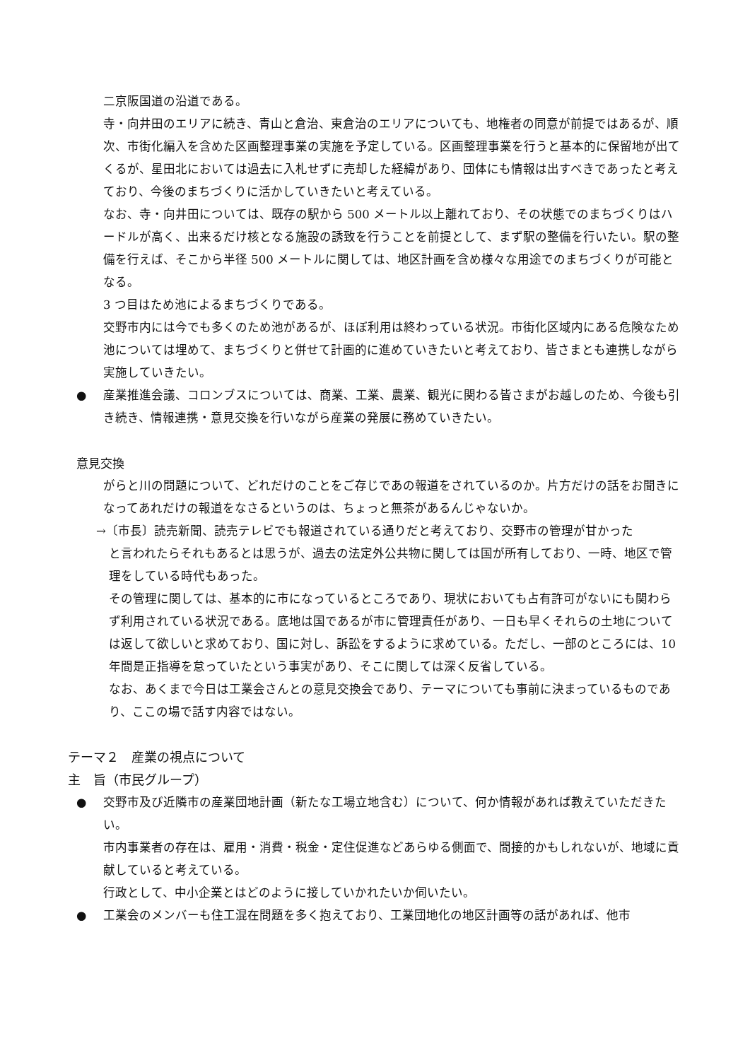二京阪国道の沿道である。
寺・向井田のエリアに続き、青山と倉治、東倉治のエリアについても、地権者の同意が前提ではあるが、順次、市街化編入を含めた区画整理事業の実施を予定している。区画整理事業を行うと基本的に保留地が出てくるが、星田北においては過去に入札せずに売却した経緯があり、団体にも情報は出すべきであったと考えており、今後のまちづくりに活かしていきたいと考えている。
なお、寺・向井田については、既存の駅から 500 メートル以上離れており、その状態でのまちづくりはハードルが高く、出来るだけ核となる施設の誘致を行うことを前提として、まず駅の整備を行いたい。駅の整備を行えば、そこから半径 500 メートルに関しては、地区計画を含め様々な用途でのまちづくりが可能となる。
3 つ目はため池によるまちづくりである。
交野市内には今でも多くのため池があるが、ほぼ利用は終わっている状況。市街化区域内にある危険なため池については埋めて、まちづくりと併せて計画的に進めていきたいと考えており、皆さまとも連携しながら実施していきたい。
● 産業推進会議、コロンブスについては、商業、工業、農業、観光に関わる皆さまがお越しのため、今後も引き続き、情報連携・意見交換を行いながら産業の発展に務めていきたい。
意見交換
がらと川の問題について、どれだけのことをご存じであの報道をされているのか。片方だけの話をお聞きになってあれだけの報道をなさるというのは、ちょっと無茶があるんじゃないか。
→〔市長〕読売新聞、読売テレビでも報道されている通りだと考えており、交野市の管理が甘かった
と言われたらそれもあるとは思うが、過去の法定外公共物に関しては国が所有しており、一時、地区で管理をしている時代もあった。
その管理に関しては、基本的に市になっているところであり、現状においても占有許可がないにも関わらず利用されている状況である。底地は国であるが市に管理責任があり、一日も早くそれらの土地については返して欲しいと求めており、国に対し、訴訟をするように求めている。ただし、一部のところには、10 年間是正指導を怠っていたという事実があり、そこに関しては深く反省している。
なお、あくまで今日は工業会さんとの意見交換会であり、テーマについても事前に決まっているものであり、ここの場で話す内容ではない。
テーマ２　産業の視点について
主　旨（市民グループ）
● 交野市及び近隣市の産業団地計画（新たな工場立地含む）について、何か情報があれば教えていただきたい。
市内事業者の存在は、雇用・消費・税金・定住促進などあらゆる側面で、間接的かもしれないが、地域に貢献していると考えている。
行政として、中小企業とはどのように接していかれたいか伺いたい。
● 工業会のメンバーも住工混在問題を多く抱えており、工業団地化の地区計画等の話があれば、他市